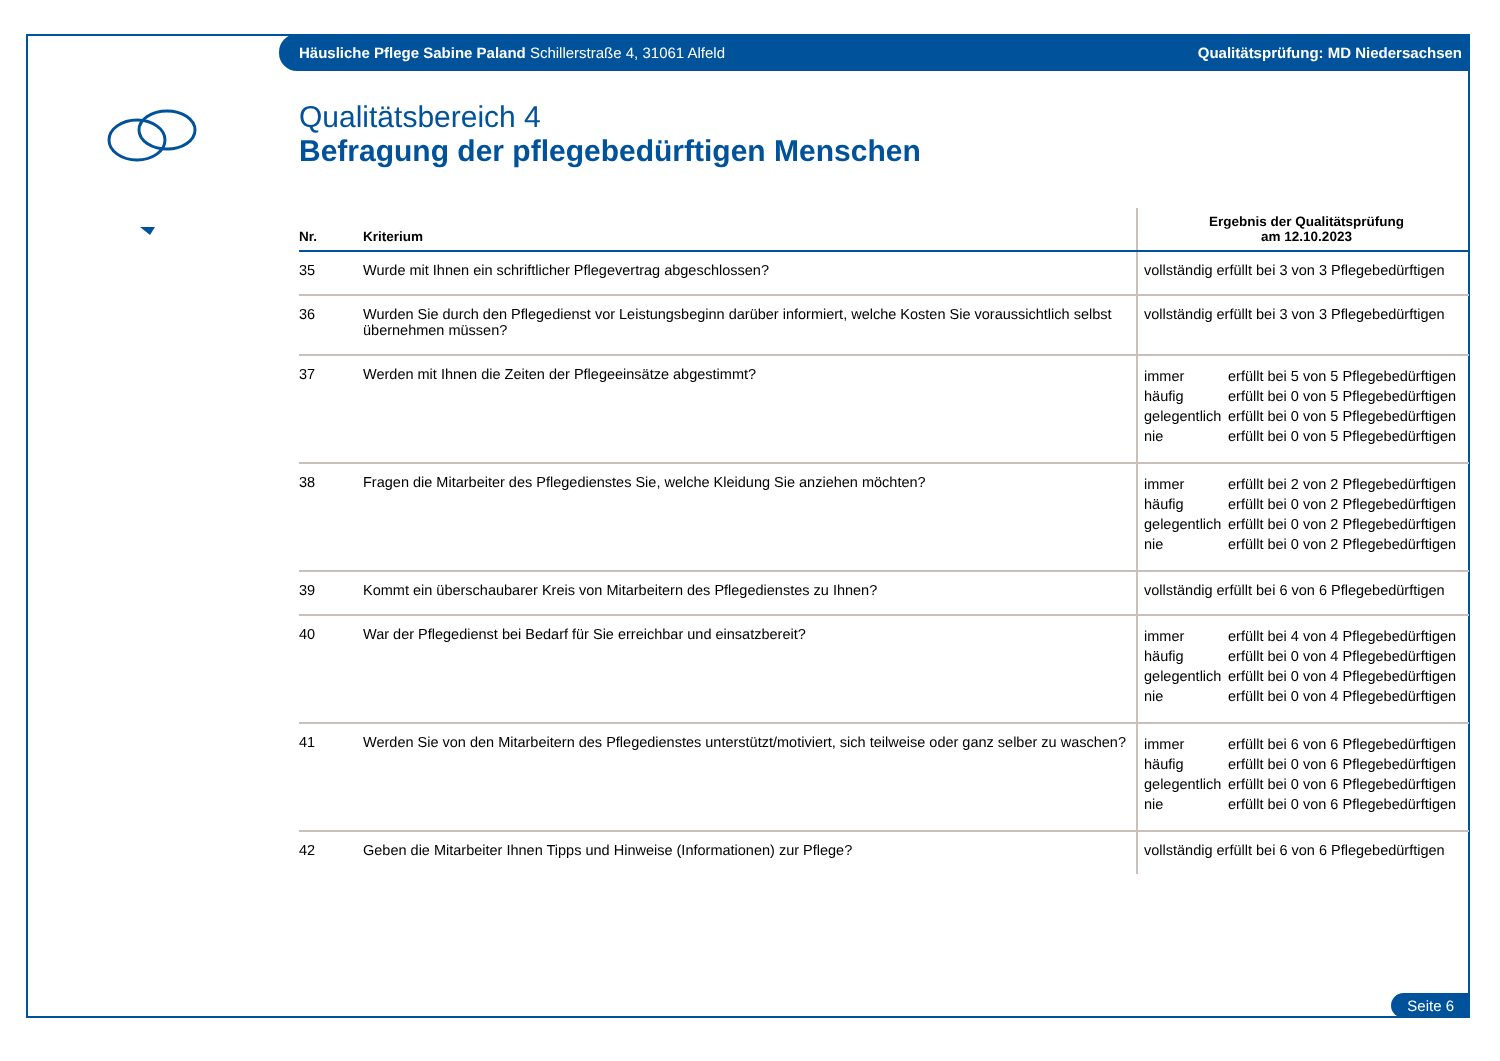Häusliche Pflege Sabine Paland Schillerstraße 4, 31061 Alfeld Qualitätsprüfung: MD Niedersachsen
Qualitätsbereich 4
Befragung der pflegebedürftigen Menschen
| Nr. | Kriterium | Ergebnis der Qualitätsprüfung am 12.10.2023 |
| --- | --- | --- |
| 35 | Wurde mit Ihnen ein schriftlicher Pflegevertrag abgeschlossen? | vollständig erfüllt bei 3 von 3 Pflegebedürftigen |
| 36 | Wurden Sie durch den Pflegedienst vor Leistungsbeginn darüber informiert, welche Kosten Sie voraussichtlich selbst übernehmen müssen? | vollständig erfüllt bei 3 von 3 Pflegebedürftigen |
| 37 | Werden mit Ihnen die Zeiten der Pflegeeinsätze abgestimmt? | immer erfüllt bei 5 von 5 Pflegebedürftigen häufig erfüllt bei 0 von 5 Pflegebedürftigen gelegentlich erfüllt bei 0 von 5 Pflegebedürftigen nie erfüllt bei 0 von 5 Pflegebedürftigen |
| 38 | Fragen die Mitarbeiter des Pflegedienstes Sie, welche Kleidung Sie anziehen möchten? | immer erfüllt bei 2 von 2 Pflegebedürftigen häufig erfüllt bei 0 von 2 Pflegebedürftigen gelegentlich erfüllt bei 0 von 2 Pflegebedürftigen nie erfüllt bei 0 von 2 Pflegebedürftigen |
| 39 | Kommt ein überschaubarer Kreis von Mitarbeitern des Pflegedienstes zu Ihnen? | vollständig erfüllt bei 6 von 6 Pflegebedürftigen |
| 40 | War der Pflegedienst bei Bedarf für Sie erreichbar und einsatzbereit? | immer erfüllt bei 4 von 4 Pflegebedürftigen häufig erfüllt bei 0 von 4 Pflegebedürftigen gelegentlich erfüllt bei 0 von 4 Pflegebedürftigen nie erfüllt bei 0 von 4 Pflegebedürftigen |
| 41 | Werden Sie von den Mitarbeitern des Pflegedienstes unterstützt/motiviert, sich teilweise oder ganz selber zu waschen? | immer erfüllt bei 6 von 6 Pflegebedürftigen häufig erfüllt bei 0 von 6 Pflegebedürftigen gelegentlich erfüllt bei 0 von 6 Pflegebedürftigen nie erfüllt bei 0 von 6 Pflegebedürftigen |
| 42 | Geben die Mitarbeiter Ihnen Tipps und Hinweise (Informationen) zur Pflege? | vollständig erfüllt bei 6 von 6 Pflegebedürftigen |
Seite 6